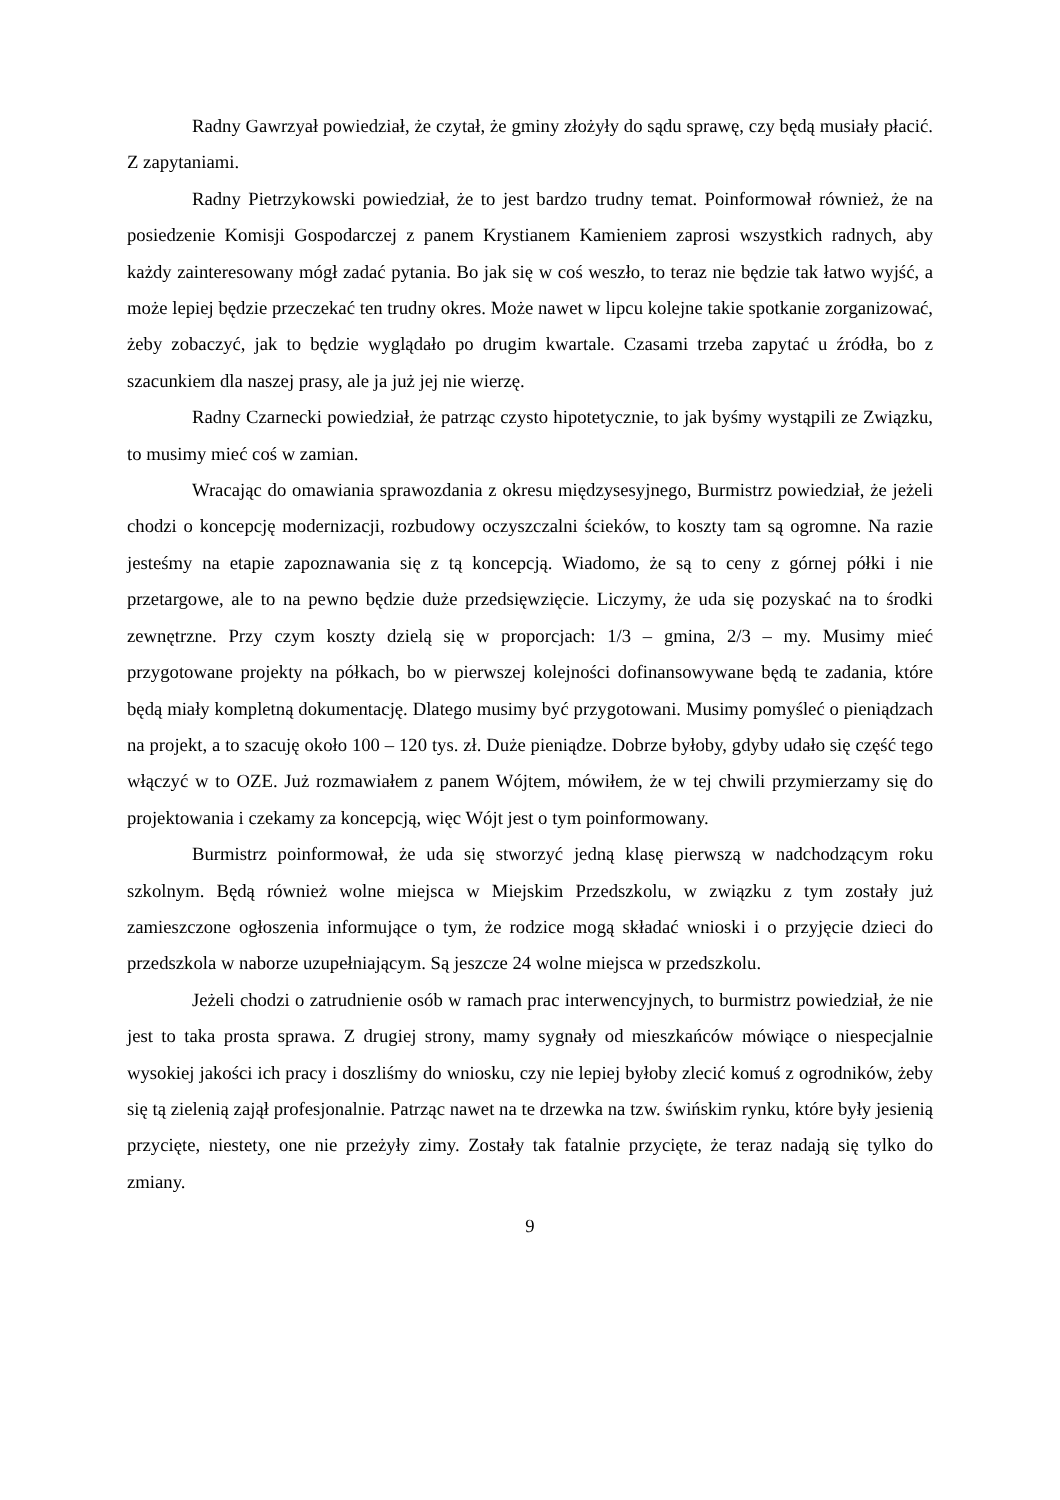Radny Gawrzyał powiedział, że czytał, że gminy złożyły do sądu sprawę, czy będą musiały płacić. Z zapytaniami.
Radny Pietrzykowski powiedział, że to jest bardzo trudny temat. Poinformował również, że na posiedzenie Komisji Gospodarczej z panem Krystianem Kamieniem zaprosi wszystkich radnych, aby każdy zainteresowany mógł zadać pytania. Bo jak się w coś weszło, to teraz nie będzie tak łatwo wyjść, a może lepiej będzie przeczekać ten trudny okres. Może nawet w lipcu kolejne takie spotkanie zorganizować, żeby zobaczyć, jak to będzie wyglądało po drugim kwartale. Czasami trzeba zapytać u źródła, bo z szacunkiem dla naszej prasy, ale ja już jej nie wierzę.
Radny Czarnecki powiedział, że patrząc czysto hipotetycznie, to jak byśmy wystąpili ze Związku, to musimy mieć coś w zamian.
Wracając do omawiania sprawozdania z okresu międzysesyjnego, Burmistrz powiedział, że jeżeli chodzi o koncepcję modernizacji, rozbudowy oczyszczalni ścieków, to koszty tam są ogromne. Na razie jesteśmy na etapie zapoznawania się z tą koncepcją. Wiadomo, że są to ceny z górnej półki i nie przetargowe, ale to na pewno będzie duże przedsięwzięcie. Liczymy, że uda się pozyskać na to środki zewnętrzne. Przy czym koszty dzielą się w proporcjach: 1/3 – gmina, 2/3 – my. Musimy mieć przygotowane projekty na półkach, bo w pierwszej kolejności dofinansowywane będą te zadania, które będą miały kompletną dokumentację. Dlatego musimy być przygotowani. Musimy pomyśleć o pieniądzach na projekt, a to szacuję około 100 – 120 tys. zł. Duże pieniądze. Dobrze byłoby, gdyby udało się część tego włączyć w to OZE. Już rozmawiałem z panem Wójtem, mówiłem, że w tej chwili przymierzamy się do projektowania i czekamy za koncepcją, więc Wójt jest o tym poinformowany.
Burmistrz poinformował, że uda się stworzyć jedną klasę pierwszą w nadchodzącym roku szkolnym. Będą również wolne miejsca w Miejskim Przedszkolu, w związku z tym zostały już zamieszczone ogłoszenia informujące o tym, że rodzice mogą składać wnioski i o przyjęcie dzieci do przedszkola w naborze uzupełniającym. Są jeszcze 24 wolne miejsca w przedszkolu.
Jeżeli chodzi o zatrudnienie osób w ramach prac interwencyjnych, to burmistrz powiedział, że nie jest to taka prosta sprawa. Z drugiej strony, mamy sygnały od mieszkańców mówiące o niespecjalnie wysokiej jakości ich pracy i doszliśmy do wniosku, czy nie lepiej byłoby zlecić komuś z ogrodników, żeby się tą zielenią zajął profesjonalnie. Patrząc nawet na te drzewka na tzw. świńskim rynku, które były jesienią przycięte, niestety, one nie przeżyły zimy. Zostały tak fatalnie przycięte, że teraz nadają się tylko do zmiany.
9